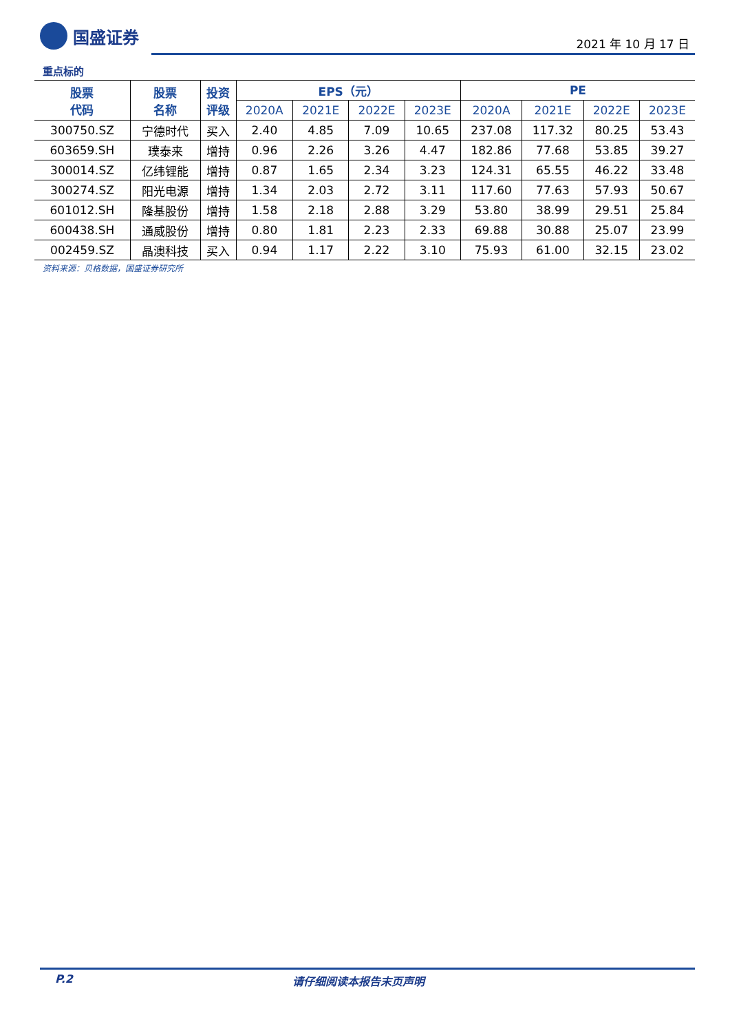国盛证券
2021 年 10 月 17 日
重点标的
| 股票 代码 | 股票 名称 | 投资 评级 | EPS（元） | | | | PE | | | |
| --- | --- | --- | --- | --- | --- | --- | --- | --- | --- | --- |
| | | | 2020A | 2021E | 2022E | 2023E | 2020A | 2021E | 2022E | 2023E |
| 300750.SZ | 宁德时代 | 买入 | 2.40 | 4.85 | 7.09 | 10.65 | 237.08 | 117.32 | 80.25 | 53.43 |
| 603659.SH | 璞泰来 | 增持 | 0.96 | 2.26 | 3.26 | 4.47 | 182.86 | 77.68 | 53.85 | 39.27 |
| 300014.SZ | 亿纬锂能 | 增持 | 0.87 | 1.65 | 2.34 | 3.23 | 124.31 | 65.55 | 46.22 | 33.48 |
| 300274.SZ | 阳光电源 | 增持 | 1.34 | 2.03 | 2.72 | 3.11 | 117.60 | 77.63 | 57.93 | 50.67 |
| 601012.SH | 隆基股份 | 增持 | 1.58 | 2.18 | 2.88 | 3.29 | 53.80 | 38.99 | 29.51 | 25.84 |
| 600438.SH | 通威股份 | 增持 | 0.80 | 1.81 | 2.23 | 2.33 | 69.88 | 30.88 | 25.07 | 23.99 |
| 002459.SZ | 晶澳科技 | 买入 | 0.94 | 1.17 | 2.22 | 3.10 | 75.93 | 61.00 | 32.15 | 23.02 |
资料来源：贝格数据，国盛证券研究所
P.2 请仔细阅读本报告末页声明